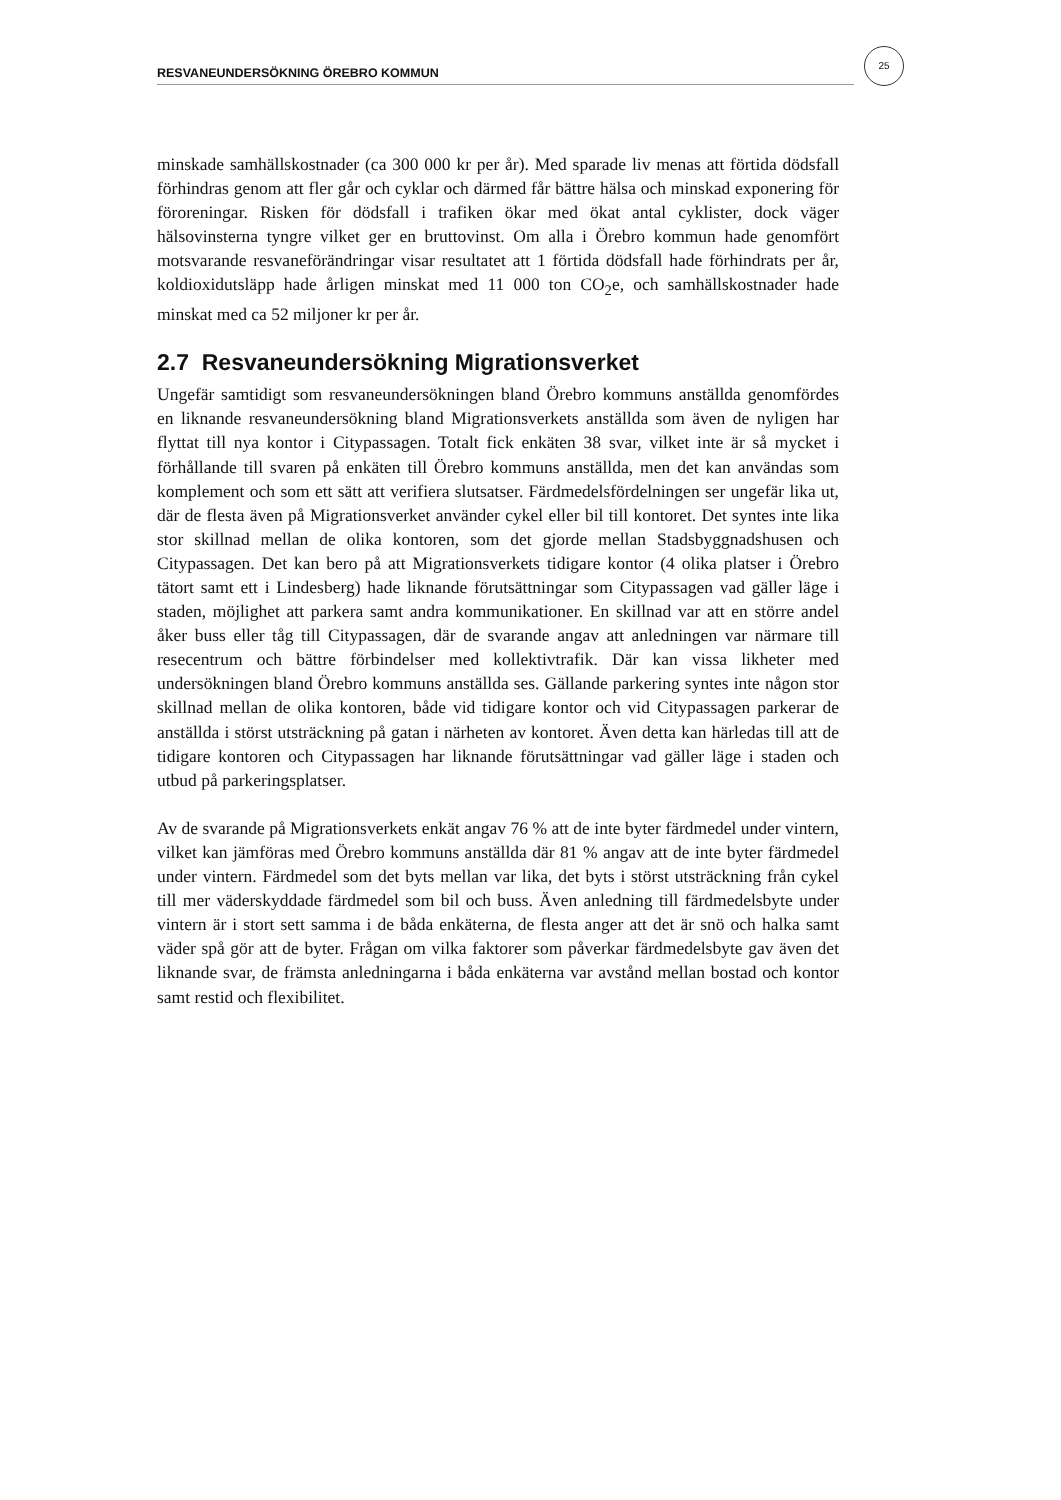RESVANEUNDERSÖKNING ÖREBRO KOMMUN
25
minskade samhällskostnader (ca 300 000 kr per år). Med sparade liv menas att förtida dödsfall förhindras genom att fler går och cyklar och därmed får bättre hälsa och minskad exponering för föroreningar. Risken för dödsfall i trafiken ökar med ökat antal cyklister, dock väger hälsovinsterna tyngre vilket ger en bruttovinst. Om alla i Örebro kommun hade genomfört motsvarande resvaneförändringar visar resultatet att 1 förtida dödsfall hade förhindrats per år, koldioxidutsläpp hade årligen minskat med 11 000 ton CO<sub>2</sub>e, och samhällskostnader hade minskat med ca 52 miljoner kr per år.
2.7 Resvaneundersökning Migrationsverket
Ungefär samtidigt som resvaneundersökningen bland Örebro kommuns anställda genomfördes en liknande resvaneundersökning bland Migrationsverkets anställda som även de nyligen har flyttat till nya kontor i Citypassagen. Totalt fick enkäten 38 svar, vilket inte är så mycket i förhållande till svaren på enkäten till Örebro kommuns anställda, men det kan användas som komplement och som ett sätt att verifiera slutsatser. Färdmedelsfördelningen ser ungefär lika ut, där de flesta även på Migrationsverket använder cykel eller bil till kontoret. Det syntes inte lika stor skillnad mellan de olika kontoren, som det gjorde mellan Stadsbyggnadshusen och Citypassagen. Det kan bero på att Migrationsverkets tidigare kontor (4 olika platser i Örebro tätort samt ett i Lindesberg) hade liknande förutsättningar som Citypassagen vad gäller läge i staden, möjlighet att parkera samt andra kommunikationer. En skillnad var att en större andel åker buss eller tåg till Citypassagen, där de svarande angav att anledningen var närmare till resecentrum och bättre förbindelser med kollektivtrafik. Där kan vissa likheter med undersökningen bland Örebro kommuns anställda ses. Gällande parkering syntes inte någon stor skillnad mellan de olika kontoren, både vid tidigare kontor och vid Citypassagen parkerar de anställda i störst utsträckning på gatan i närheten av kontoret. Även detta kan härledas till att de tidigare kontoren och Citypassagen har liknande förutsättningar vad gäller läge i staden och utbud på parkeringsplatser.
Av de svarande på Migrationsverkets enkät angav 76 % att de inte byter färdmedel under vintern, vilket kan jämföras med Örebro kommuns anställda där 81 % angav att de inte byter färdmedel under vintern. Färdmedel som det byts mellan var lika, det byts i störst utsträckning från cykel till mer väderskyddade färdmedel som bil och buss. Även anledning till färdmedelsbyte under vintern är i stort sett samma i de båda enkäterna, de flesta anger att det är snö och halka samt väder spå gör att de byter. Frågan om vilka faktorer som påverkar färdmedelsbyte gav även det liknande svar, de främsta anledningarna i båda enkäterna var avstånd mellan bostad och kontor samt restid och flexibilitet.